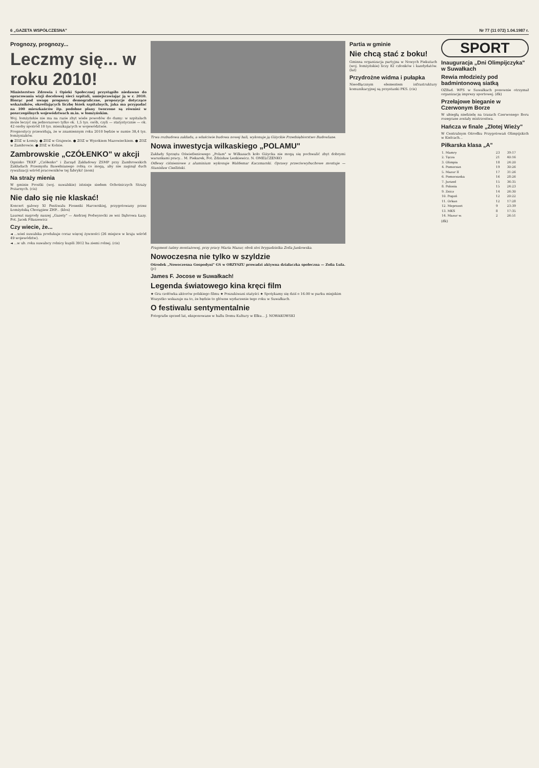6 „GAZETA WSPÓŁCZESNA" Nr 77 (11 072) 1.04.1987 r.
Prognozy, prognozy...
Leczmy się... w roku 2010!
Ministerstwo Zdrowia i Opieki Społecznej przystąpiło niedawno do opracowania wizji docelowej sieci szpitali, umiejscawiając ją w r. 2010. Biorąc pod uwagę prognozy demograficzne, propozycje dotyczące wskaźników, określających liczbę łóżek szpitalnych, jaka ma przypadać na 100 mieszkańców itp. podobne plany tworzone są również w poszczególnych województwach m.in. w łomżyńskim.
Woj. łomżyńskie nie ma na razie zbyt wiele powodów do dumy: w szpitalach może leczyć się jednorazowo tylko ok. 1,5 tys. osób, czyli — statystycznie — ok. 42 osoby spośród 10 tys. mieszkających w województwie.
Prognostycy przewidują, że w znamiennym roku 2010 będzie w sumie 38,4 tys. łomżyniaków.
● ZOZ w Łomży. ● ZOZ w Grajewie. ● ZOZ w Wysokiem Mazowieckiem. ● ZOZ w Zambrowie. ● ZOZ w Kolnie.
Zambrowskie „CZÓŁENKO" w akcji
Ognisko TKKF „Czółenko" i Zarząd Zakładowy ZSMP przy Zambrowskich Zakładach Przemysłu Bawełnianego robią co mogą, aby nie zaginął duch rywalizacji wśród pracowników tej fabryki! (nom)
Na straży mienia
W gminie Prostki (woj. suwalskie) istnieje siedem Ochotniczych Straży Pożarnych. (cis)
Nie dało się nie klaskać!
Koncert galowy XI Festiwalu Piosenki Harcerskiej, przygotowany przez Łomżyńską Chorągiew ZHP... (klos)
Laureat nagrody naszej „Gazety" — Andrzej Podwysocki ze wsi Dąbrowa Łazy. Fot. Jacek Piłaszewicz
Czy wiecie, że...
◄ ...wieś suwalska produkuje coraz więcej żywności (26 miejsce w kraju wśród 49 województw).
◄ ...w ub. roku suwalscy rolnicy kupili 3912 ha ziemi rolnej. (cis)
Trwa rozbudowa zakładu, a właściwie budowa nowej hali, wykonuje ją Giżyckie Przedsiębiorstwo Budowlane.
Nowa inwestycja wilkaskiego „POLAMU"
Zakłady Sprzętu Oświetleniowego „Polam" w Wilkasach koło Giżycka nie mogą się pochwalić zbyt dobrymi warunkami pracy... M. Piekarek, Fot. Zdzisław Lenkiewicz. N. OMELCZENKO
Odlewy ciśnieniowe z aluminium wykonuje Waldemar Kaczmarski. Oprawy przeciwwybuchowe montuje — Stanisław Cieśliński.
Fragment taśmy montażowej, przy pracy Maria Mazur, obok stoi brygadzistka Zofia Jankowska.
Nowoczesna nie tylko w szyldzie
Ośrodek „Nowoczesna Gospodyni" GS w ORZYSZU prowadzi aktywna działaczka społeczna — Zofia Lula. (jc)
James F. Jocose w Suwałkach!
Legenda światowego kina kręci film
★ Gra czołówka aktorów polskiego filmu ★ Poszukiwani statyści ★ Spotykamy się dziś o 16.00 w parku miejskim
Wszystko wskazuje na to, że będzie to główne wydarzenie tego roku w Suwałkach.
O festiwalu sentymentalnie
Fotografie sprzed lat, eksponowane w hallu Domu Kultury w Ełku... J. NOWAKOWSKI
Partia w gminie
Nie chcą stać z boku!
Gminna organizacja partyjna w Nowych Piekutach (woj. łomżyńskie) liczy 82 członków i kandydatów. (lat)
Przydrożne widma i pułapka
Nieodłącznym elementem infrastruktury komunikacyjnej są przystanki PKS. (cis)
SPORT
Inauguracja „Dni Olimpijczyka" w Suwałkach
Rewia młodzieży pod badmintonową siatką
OZBad. WFS w Suwałkach ponownie otrzymał organizację imprezy sportowej. (dk)
Przełajowe bieganie w Czerwonym Borze
W ubiegłą niedzielę na trasach Czerwonego Boru rozegrane zostały mistrzostwa.
Hańcza w finale „Złotej Wieży"
W Centralnym Ośrodku Przygotowań Olimpijskich w Kielcach...
Piłkarska klasa „A"
| 1. Mamry | 23 | 39:17 |
| 2. Tęcza | 21 | 40:16 |
| 3. Olimpia | 18 | 24:20 |
| 4. Pomorzan | 19 | 30:26 |
| 5. Mazur II | 17 | 31:26 |
| 6. Pomorzanka | 16 | 28:26 |
| 7. Jurand | 15 | 36:35 |
| 8. Polonia | 15 | 24:23 |
| 9. Znicz | 14 | 26:30 |
| 10. Pogoń | 12 | 20:22 |
| 11. Orkan | 12 | 17:28 |
| 12. Meprozet | 9 | 23:39 |
| 13. MKS | 8 | 17:35 |
| 14. Mazur w. | 2 | 26:51 |
(dk)